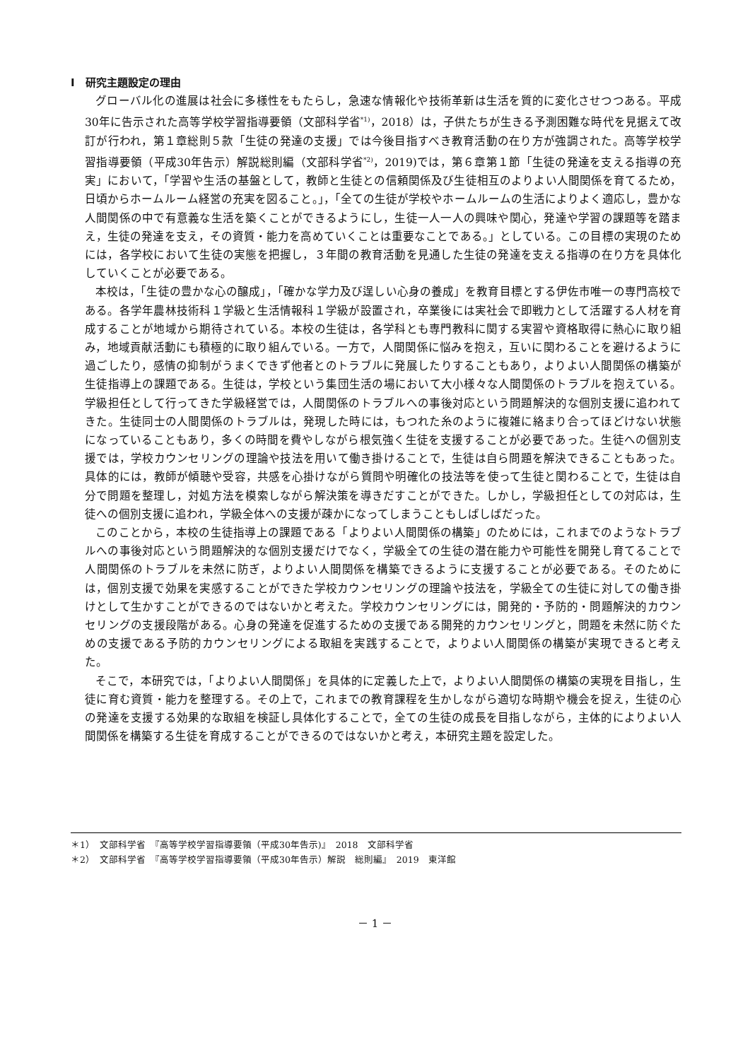Ⅰ　研究主題設定の理由
グローバル化の進展は社会に多様性をもたらし，急速な情報化や技術革新は生活を質的に変化させつつある。平成30年に告示された高等学校学習指導要領（文部科学省<sup>*1)</sup>，2018）は，子供たちが生きる予測困難な時代を見据えて改訂が行われ，第１章総則５款「生徒の発達の支援」では今後目指すべき教育活動の在り方が強調された。高等学校学習指導要領（平成30年告示）解説総則編（文部科学省<sup>*2)</sup>，2019)では，第６章第１節「生徒の発達を支える指導の充実」において，「学習や生活の基盤として，教師と生徒との信頼関係及び生徒相互のよりよい人間関係を育てるため，日頃からホームルーム経営の充実を図ること。」，「全ての生徒が学校やホームルームの生活によりよく適応し，豊かな人間関係の中で有意義な生活を築くことができるようにし，生徒一人一人の興味や関心，発達や学習の課題等を踏まえ，生徒の発達を支え，その資質・能力を高めていくことは重要なことである。」としている。この目標の実現のためには，各学校において生徒の実態を把握し，３年間の教育活動を見通した生徒の発達を支える指導の在り方を具体化していくことが必要である。
本校は，「生徒の豊かな心の醸成」，「確かな学力及び逞しい心身の養成」を教育目標とする伊佐市唯一の専門高校である。各学年農林技術科１学級と生活情報科１学級が設置され，卒業後には実社会で即戦力として活躍する人材を育成することが地域から期待されている。本校の生徒は，各学科とも専門教科に関する実習や資格取得に熱心に取り組み，地域貢献活動にも積極的に取り組んでいる。一方で，人間関係に悩みを抱え，互いに関わることを避けるように過ごしたり，感情の抑制がうまくできず他者とのトラブルに発展したりすることもあり，よりよい人間関係の構築が生徒指導上の課題である。生徒は，学校という集団生活の場において大小様々な人間関係のトラブルを抱えている。学級担任として行ってきた学級経営では，人間関係のトラブルへの事後対応という問題解決的な個別支援に追われてきた。生徒同士の人間関係のトラブルは，発現した時には，もつれた糸のように複雑に絡まり合ってほどけない状態になっていることもあり，多くの時間を費やしながら根気強く生徒を支援することが必要であった。生徒への個別支援では，学校カウンセリングの理論や技法を用いて働き掛けることで，生徒は自ら問題を解決できることもあった。具体的には，教師が傾聴や受容，共感を心掛けながら質問や明確化の技法等を使って生徒と関わることで，生徒は自分で問題を整理し，対処方法を模索しながら解決策を導きだすことができた。しかし，学級担任としての対応は，生徒への個別支援に追われ，学級全体への支援が疎かになってしまうこともしばしばだった。
このことから，本校の生徒指導上の課題である「よりよい人間関係の構築」のためには，これまでのようなトラブルへの事後対応という問題解決的な個別支援だけでなく，学級全ての生徒の潜在能力や可能性を開発し育てることで人間関係のトラブルを未然に防ぎ，よりよい人間関係を構築できるように支援することが必要である。そのためには，個別支援で効果を実感することができた学校カウンセリングの理論や技法を，学級全ての生徒に対しての働き掛けとして生かすことができるのではないかと考えた。学校カウンセリングには，開発的・予防的・問題解決的カウンセリングの支援段階がある。心身の発達を促進するための支援である開発的カウンセリングと，問題を未然に防ぐための支援である予防的カウンセリングによる取組を実践することで，よりよい人間関係の構築が実現できると考えた。
そこで，本研究では，「よりよい人間関係」を具体的に定義した上で，よりよい人間関係の構築の実現を目指し，生徒に育む資質・能力を整理する。その上で，これまでの教育課程を生かしながら適切な時期や機会を捉え，生徒の心の発達を支援する効果的な取組を検証し具体化することで，全ての生徒の成長を目指しながら，主体的によりよい人間関係を構築する生徒を育成することができるのではないかと考え，本研究主題を設定した。
＊1）　文部科学省　『高等学校学習指導要領（平成30年告示)』　2018　文部科学省
＊2）　文部科学省　『高等学校学習指導要領（平成30年告示）解説　総則編』　2019　東洋館
－ 1 －